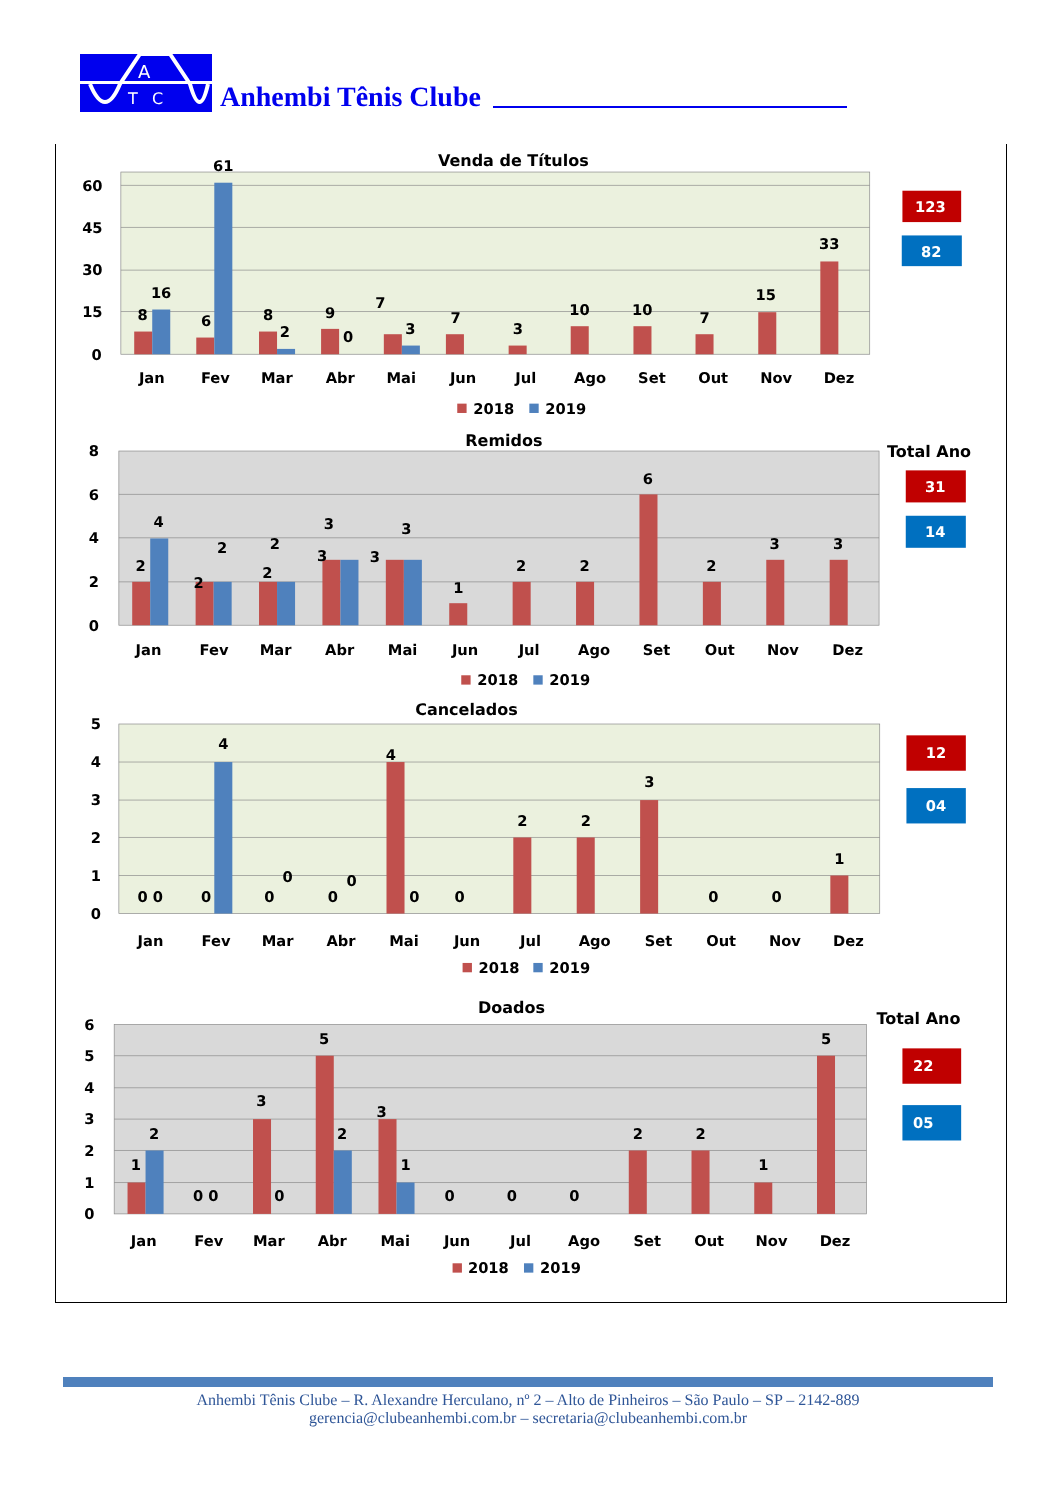A
T
C
Anhembi Tênis Clube
Venda de Títulos
60
45
30
15
0
8
16
6
61
8
2
9
0
7
3
7
3
10
10
7
15
33
Jan
Fev
Mar
Abr
Mai
Jun
Jul
Ago
Set
Out
Nov
Dez
2018
2019
123
82
Remidos
Total Ano
8
6
4
2
0
2
4
2
2
2
2
3
3
3
3
1
2
2
6
2
3
3
Jan
Fev
Mar
Abr
Mai
Jun
Jul
Ago
Set
Out
Nov
Dez
2018
2019
31
14
Cancelados
5
4
3
2
1
0
0 0
0
4
0
0
0
0
4
0
0
2
2
3
0
0
1
Jan
Fev
Mar
Abr
Mai
Jun
Jul
Ago
Set
Out
Nov
Dez
2018
2019
12
04
Doados
Total Ano
6
5
4
3
2
1
0
1
2
0 0
3
0
5
2
3
1
0
0
0
2
2
1
5
Jan
Fev
Mar
Abr
Mai
Jun
Jul
Ago
Set
Out
Nov
Dez
2018
2019
22
05
Anhembi Tênis Clube – R. Alexandre Herculano, nº 2 – Alto de Pinheiros – São Paulo – SP – 2142-889
gerencia@clubeanhembi.com.br – secretaria@clubeanhembi.com.br